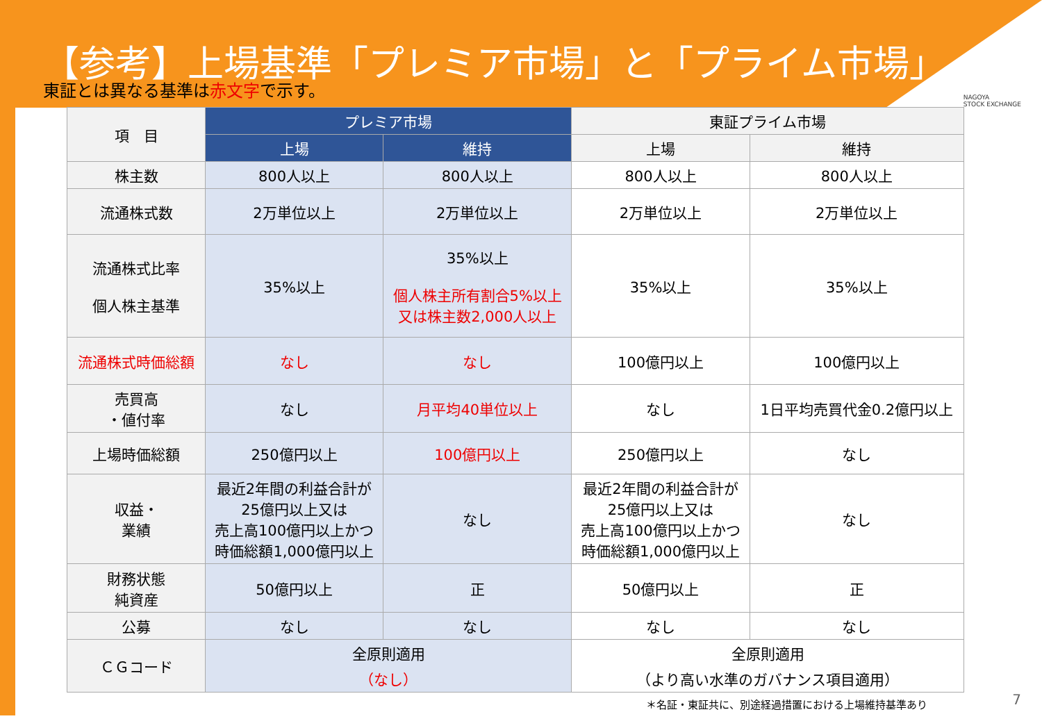【参考】上場基準「プレミア市場」と「プライム市場」
NAGOYA
STOCK EXCHANGE
東証とは異なる基準は赤文字で示す。
| 項 目 | プレミア市場 | | 東証プライム市場 | |
| --- | --- | --- | --- | --- |
| | 上場 | 維持 | 上場 | 維持 |
| 株主数 | 800人以上 | 800人以上 | 800人以上 | 800人以上 |
| 流通株式数 | 2万単位以上 | 2万単位以上 | 2万単位以上 | 2万単位以上 |
| 流通株式比率 個人株主基準 | 35%以上 | 35%以上 個人株主所有割合5%以上 又は株主数2,000人以上 | 35%以上 | 35%以上 |
| 流通株式時価総額 | なし | なし | 100億円以上 | 100億円以上 |
| 売買高 ・値付率 | なし | 月平均40単位以上 | なし | 1日平均売買代金0.2億円以上 |
| 上場時価総額 | 250億円以上 | 100億円以上 | 250億円以上 | なし |
| 収益・ 業績 | 最近2年間の利益合計が 25億円以上又は 売上高100億円以上かつ 時価総額1,000億円以上 | なし | 最近2年間の利益合計が 25億円以上又は 売上高100億円以上かつ 時価総額1,000億円以上 | なし |
| 財務状態 純資産 | 50億円以上 | 正 | 50億円以上 | 正 |
| 公募 | なし | なし | なし | なし |
| ＣＧコード | 全原則適用 （なし） | | 全原則適用 （より高い水準のガバナンス項目適用） | |
＊名証・東証共に、別途経過措置における上場維持基準あり
7